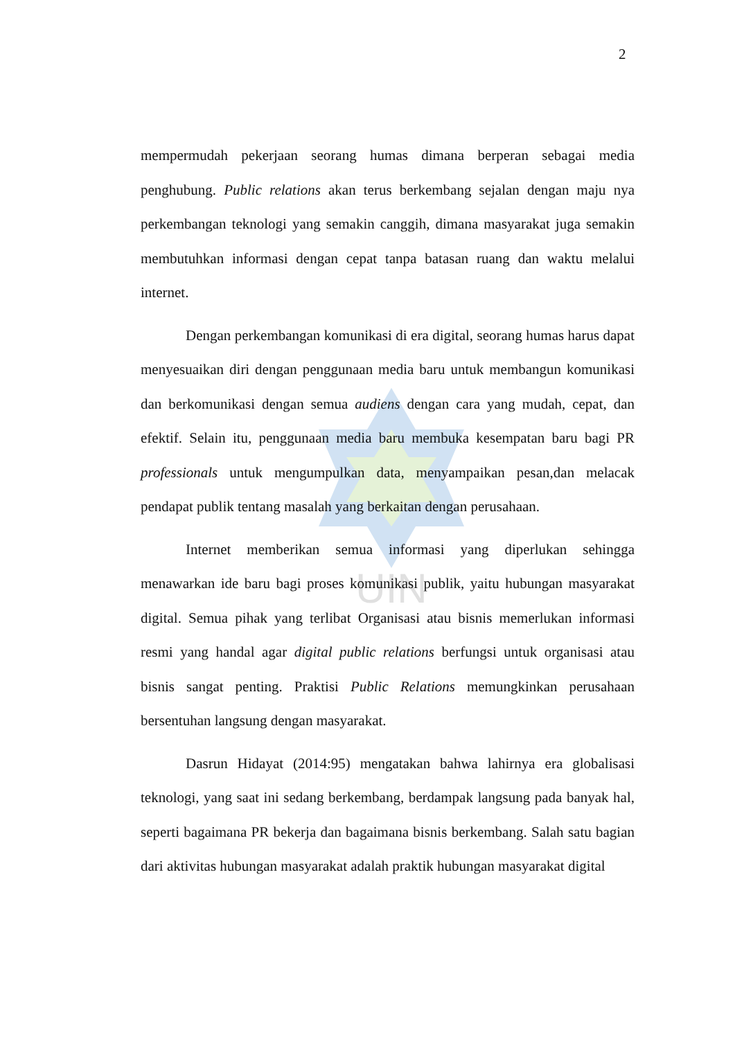UIN
2
mempermudah pekerjaan seorang humas dimana berperan sebagai media penghubung. Public relations akan terus berkembang sejalan dengan maju nya perkembangan teknologi yang semakin canggih, dimana masyarakat juga semakin membutuhkan informasi dengan cepat tanpa batasan ruang dan waktu melalui internet.
Dengan perkembangan komunikasi di era digital, seorang humas harus dapat menyesuaikan diri dengan penggunaan media baru untuk membangun komunikasi dan berkomunikasi dengan semua audiens dengan cara yang mudah, cepat, dan efektif. Selain itu, penggunaan media baru membuka kesempatan baru bagi PR professionals untuk mengumpulkan data, menyampaikan pesan,dan melacak pendapat publik tentang masalah yang berkaitan dengan perusahaan.
Internet memberikan semua informasi yang diperlukan sehingga menawarkan ide baru bagi proses komunikasi publik, yaitu hubungan masyarakat digital. Semua pihak yang terlibat Organisasi atau bisnis memerlukan informasi resmi yang handal agar digital public relations berfungsi untuk organisasi atau bisnis sangat penting. Praktisi Public Relations memungkinkan perusahaan bersentuhan langsung dengan masyarakat.
Dasrun Hidayat (2014:95) mengatakan bahwa lahirnya era globalisasi teknologi, yang saat ini sedang berkembang, berdampak langsung pada banyak hal, seperti bagaimana PR bekerja dan bagaimana bisnis berkembang. Salah satu bagian dari aktivitas hubungan masyarakat adalah praktik hubungan masyarakat digital